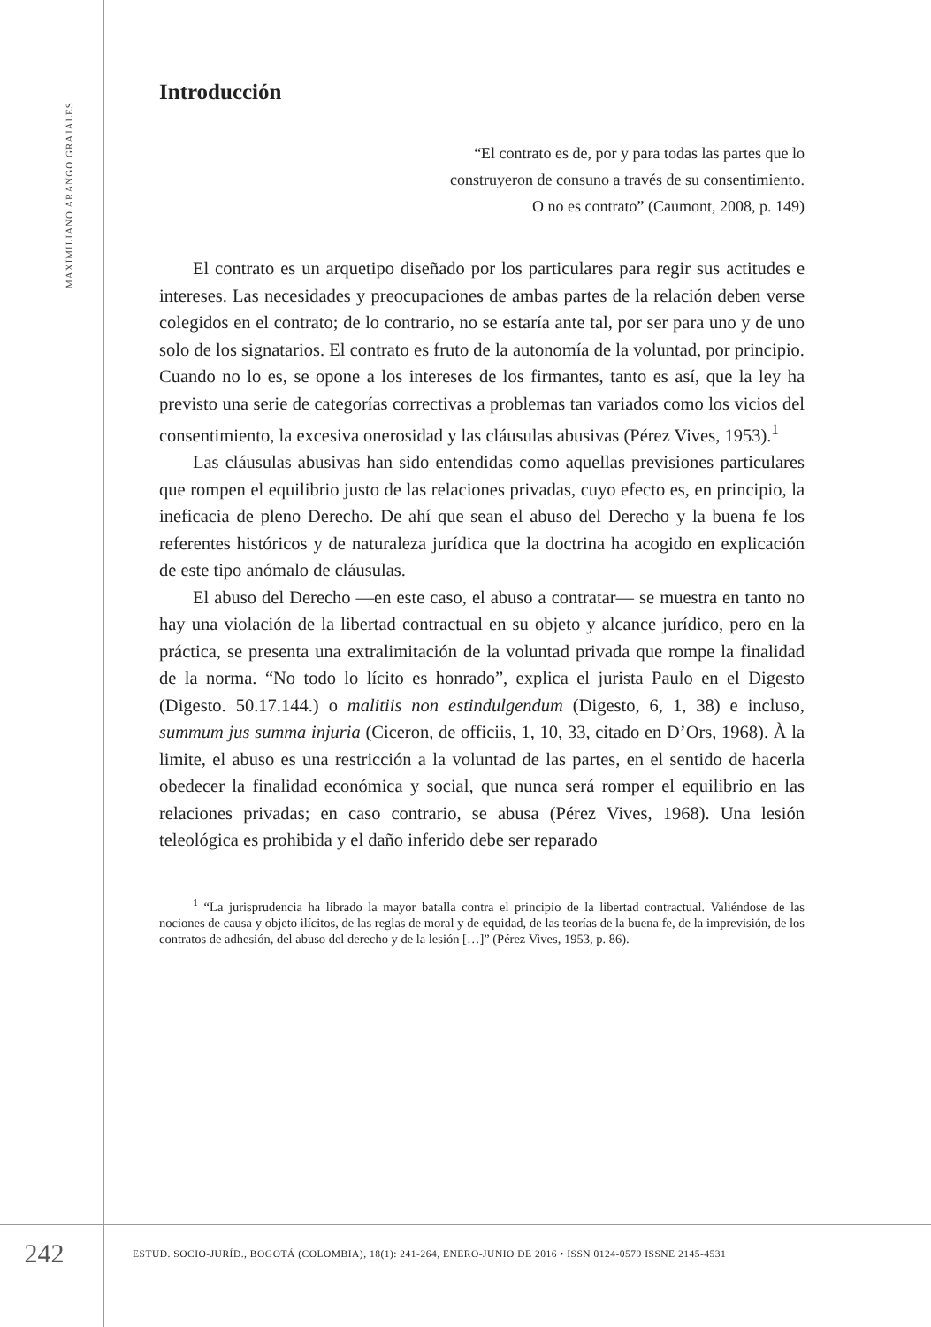MAXIMILIANO ARANGO GRAJALES
Introducción
“El contrato es de, por y para todas las partes que lo
construyeron de consuno a través de su consentimiento.
O no es contrato” (Caumont, 2008, p. 149)
El contrato es un arquetipo diseñado por los particulares para regir sus actitudes e intereses. Las necesidades y preocupaciones de ambas partes de la relación deben verse colegidos en el contrato; de lo contrario, no se estaría ante tal, por ser para uno y de uno solo de los signatarios. El contrato es fruto de la autonomía de la voluntad, por principio. Cuando no lo es, se opone a los intereses de los firmantes, tanto es así, que la ley ha previsto una serie de categorías correctivas a problemas tan variados como los vicios del consentimiento, la excesiva onerosidad y las cláusulas abusivas (Pérez Vives, 1953).<sup>1</sup>
Las cláusulas abusivas han sido entendidas como aquellas previsiones particulares que rompen el equilibrio justo de las relaciones privadas, cuyo efecto es, en principio, la ineficacia de pleno Derecho. De ahí que sean el abuso del Derecho y la buena fe los referentes históricos y de naturaleza jurídica que la doctrina ha acogido en explicación de este tipo anómalo de cláusulas.
El abuso del Derecho —en este caso, el abuso a contratar— se muestra en tanto no hay una violación de la libertad contractual en su objeto y alcance jurídico, pero en la práctica, se presenta una extralimitación de la voluntad privada que rompe la finalidad de la norma. “No todo lo lícito es honrado”, explica el jurista Paulo en el Digesto (Digesto. 50.17.144.) o malitiis non estindulgendum (Digesto, 6, 1, 38) e incluso, summum jus summa injuria (Ciceron, de officiis, 1, 10, 33, citado en D’Ors, 1968). À la limite, el abuso es una restricción a la voluntad de las partes, en el sentido de hacerla obedecer la finalidad económica y social, que nunca será romper el equilibrio en las relaciones privadas; en caso contrario, se abusa (Pérez Vives, 1968). Una lesión teleológica es prohibida y el daño inferido debe ser reparado
<sup>1</sup> “La jurisprudencia ha librado la mayor batalla contra el principio de la libertad contractual. Valiéndose de las nociones de causa y objeto ilícitos, de las reglas de moral y de equidad, de las teorías de la buena fe, de la imprevisión, de los contratos de adhesión, del abuso del derecho y de la lesión […]” (Pérez Vives, 1953, p. 86).
242
ESTUD. SOCIO-JURÍD., BOGOTÁ (COLOMBIA), 18(1): 241-264, ENERO-JUNIO DE 2016 • ISSN 0124-0579 ISSNE 2145-4531